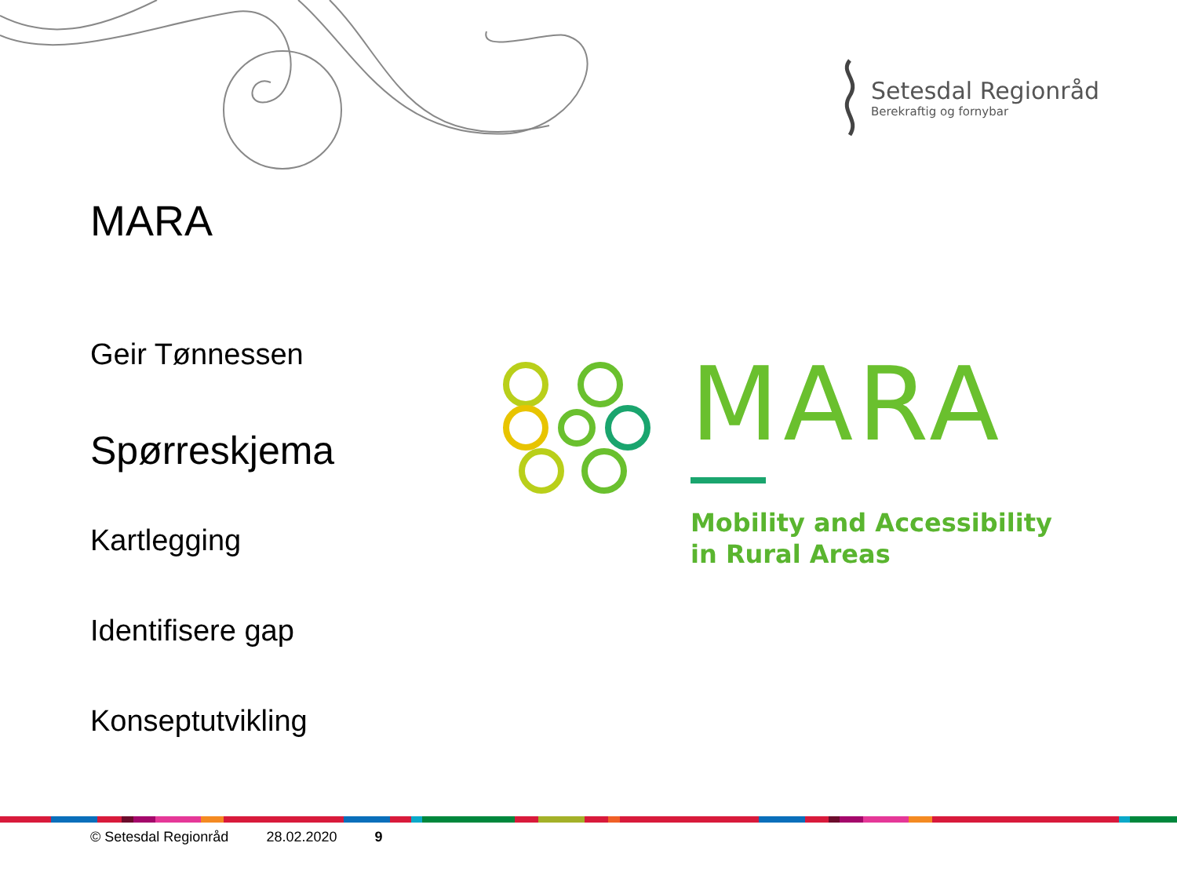Setesdal Regionråd
Berekraftig og fornybar
MARA
Geir Tønnessen
Spørreskjema
Kartlegging
Identifisere gap
Konseptutvikling
MARA
Mobility and Accessibility
in Rural Areas
© Setesdal Regionråd 28.02.2020 9